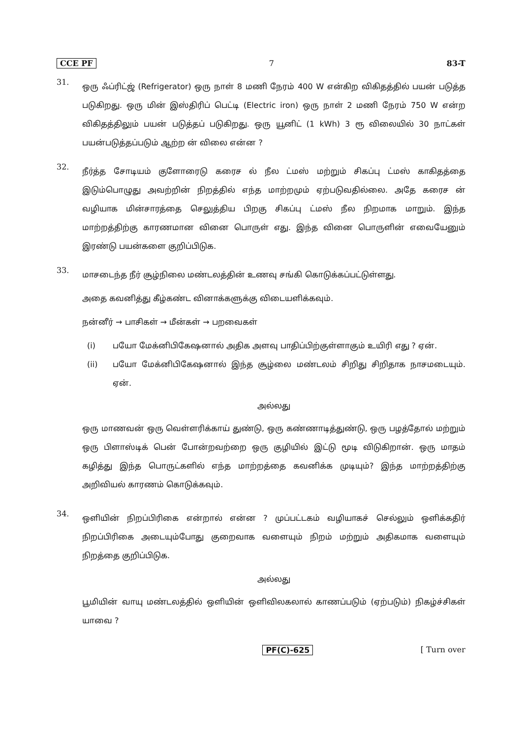CCE PF 7 83-T
31.
ஒரு ஃப்ரிட்ஜ் (Refrigerator) ஒரு நாள் 8 மணி நேரம் 400 W என்கிற விகிதத்தில் பயன் படுத்த படுகிறது. ஒரு மின் இஸ்திரிப் பெட்டி (Electric iron) ஒரு நாள் 2 மணி நேரம் 750 W என்ற விகிதத்திலும் பயன் படுத்தப் படுகிறது. ஒரு யூனிட் (1 kWh) 3 ரூ விலையில் 30 நாட்கள் பயன்படுத்தப்படும் ஆற்ற ன் விலை என்ன ?
32.
நீர்த்த சோடியம் குளோரைடு கரைச ல் நீல ட்மஸ் மற்றும் சிகப்பு ட்மஸ் காகிதத்தை இடும்பொழுது அவற்றின் நிறத்தில் எந்த மாற்றமும் ஏற்படுவதில்லை. அதே கரைச ன் வழியாக மின்சாரத்தை செலுத்திய பிறகு சிகப்பு ட்மஸ் நீல நிறமாக மாறும். இந்த மாற்றத்திற்கு காரணமான வினை பொருள் எது. இந்த வினை பொருளின் எவையேனும் இரண்டு பயன்களை குறிப்பிடுக.
33.
மாசடைந்த நீர் சூழ்நிலை மண்டலத்தின் உணவு சங்கி கொடுக்கப்பட்டுள்ளது.
அதை கவனித்து கீழ்கண்ட வினாக்களுக்கு விடையளிக்கவும்.
நன்னீர் → பாசிகள் → மீன்கள் → பறவைகள்
(i) பயோ மேக்னிபிகேஷனால் அதிக அளவு பாதிப்பிற்குள்ளாகும் உயிரி எது ? ஏன்.
(ii) பயோ மேக்னிபிகேஷனால் இந்த சூழ்லை மண்டலம் சிறிது சிறிதாக நாசமடையும். ஏன்.
அல்லது
ஒரு மாணவன் ஒரு வெள்ளரிக்காய் துண்டு, ஒரு கண்ணாடித்துண்டு, ஒரு பழத்தோல் மற்றும் ஒரு பிளாஸ்டிக் பென் போன்றவற்றை ஒரு குழியில் இட்டு மூடி விடுகிறான். ஒரு மாதம் கழித்து இந்த பொருட்களில் எந்த மாற்றத்தை கவனிக்க முடியும்? இந்த மாற்றத்திற்கு அறிவியல் காரணம் கொடுக்கவும்.
34.
ஒளியின் நிறப்பிரிகை என்றால் என்ன ? முப்பட்டகம் வழியாகச் செல்லும் ஒளிக்கதிர் நிறப்பிரிகை அடையும்போது குறைவாக வளையும் நிறம் மற்றும் அதிகமாக வளையும் நிறத்தை குறிப்பிடுக.
அல்லது
பூமியின் வாயு மண்டலத்தில் ஒளியின் ஒளிவிலகலால் காணப்படும் (ஏற்படும்) நிகழ்ச்சிகள் யாவை ?
PF(C)-625 [ Turn over